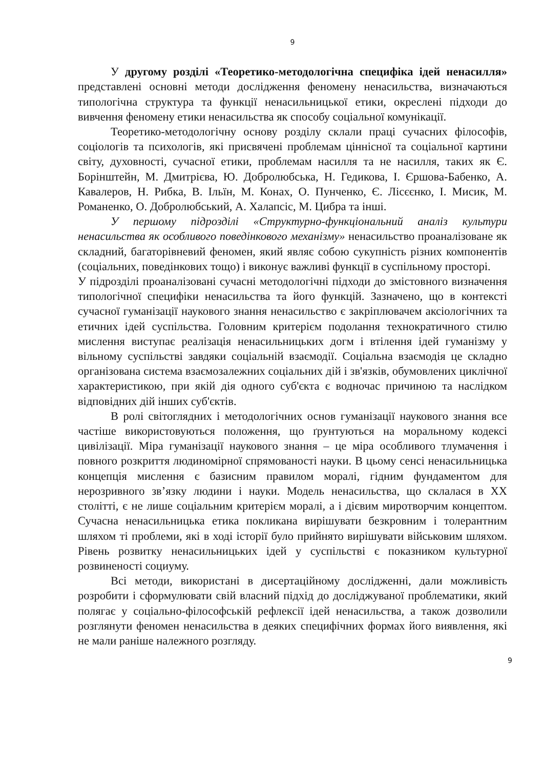9
У другому розділі «Теоретико-методологічна специфіка ідей ненасилля» представлені основні методи дослідження феномену ненасильства, визначаються типологічна структура та функції ненасильницької етики, окреслені підходи до вивчення феномену етики ненасильства як способу соціальної комунікації.
Теоретико-методологічну основу розділу склали праці сучасних філософів, соціологів та психологів, які присвячені проблемам ціннісної та соціальної картини світу, духовності, сучасної етики, проблемам насилля та не насилля, таких як Є. Борінштейн, М. Дмитрієва, Ю. Добролюбська, Н. Гедикова, І. Єршова-Бабенко, А. Кавалеров, Н. Рибка, В. Ільїн, М. Конах, О. Пунченко, Є. Лісєєнко, І. Мисик, М. Романенко, О. Добролюбський, А. Халапсіс, М. Цибра та інші.
У першому підрозділі «Структурно-функціональний аналіз культури ненасильства як особливого поведінкового механізму» ненасильство проаналізоване як складний, багаторівневий феномен, який являє собою сукупність різних компонентів (соціальних, поведінкових тощо) і виконує важливі функції в суспільному просторі.
У підрозділі проаналізовані сучасні методологічні підходи до змістовного визначення типологічної специфіки ненасильства та його функцій. Зазначено, що в контексті сучасної гуманізації наукового знання ненасильство є закріплювачем аксіологічних та етичних ідей суспільства. Головним критерієм подолання технократичного стилю мислення виступає реалізація ненасильницьких догм і втілення ідей гуманізму у вільному суспільстві завдяки соціальній взаємодії. Соціальна взаємодія це складно організована система взаємозалежних соціальних дій і зв'язків, обумовлених циклічної характеристикою, при якій дія одного суб'єкта є водночас причиною та наслідком відповідних дій інших суб'єктів.
В ролі світоглядних і методологічних основ гуманізації наукового знання все частіше використовуються положення, що ґрунтуються на моральному кодексі цивілізації. Міра гуманізації наукового знання – це міра особливого тлумачення і повного розкриття людиномірної спрямованості науки. В цьому сенсі ненасильницька концепція мислення є базисним правилом моралі, гідним фундаментом для нерозривного зв’язку людини і науки. Модель ненасильства, що склалася в ХХ столітті, є не лише соціальним критерієм моралі, а і дієвим миротворчим концептом. Сучасна ненасильницька етика покликана вирішувати безкровним і толерантним шляхом ті проблеми, які в ході історії було прийнято вирішувати військовим шляхом. Рівень розвитку ненасильницьких ідей у суспільстві є показником культурної розвиненості социуму.
Всі методи, використані в дисертаційному дослідженні, дали можливість розробити і сформулювати свій власний підхід до досліджуваної проблематики, який полягає у соціально-філософській рефлексії ідей ненасильства, а також дозволили розглянути феномен ненасильства в деяких специфічних формах його виявлення, які не мали раніше належного розгляду.
9